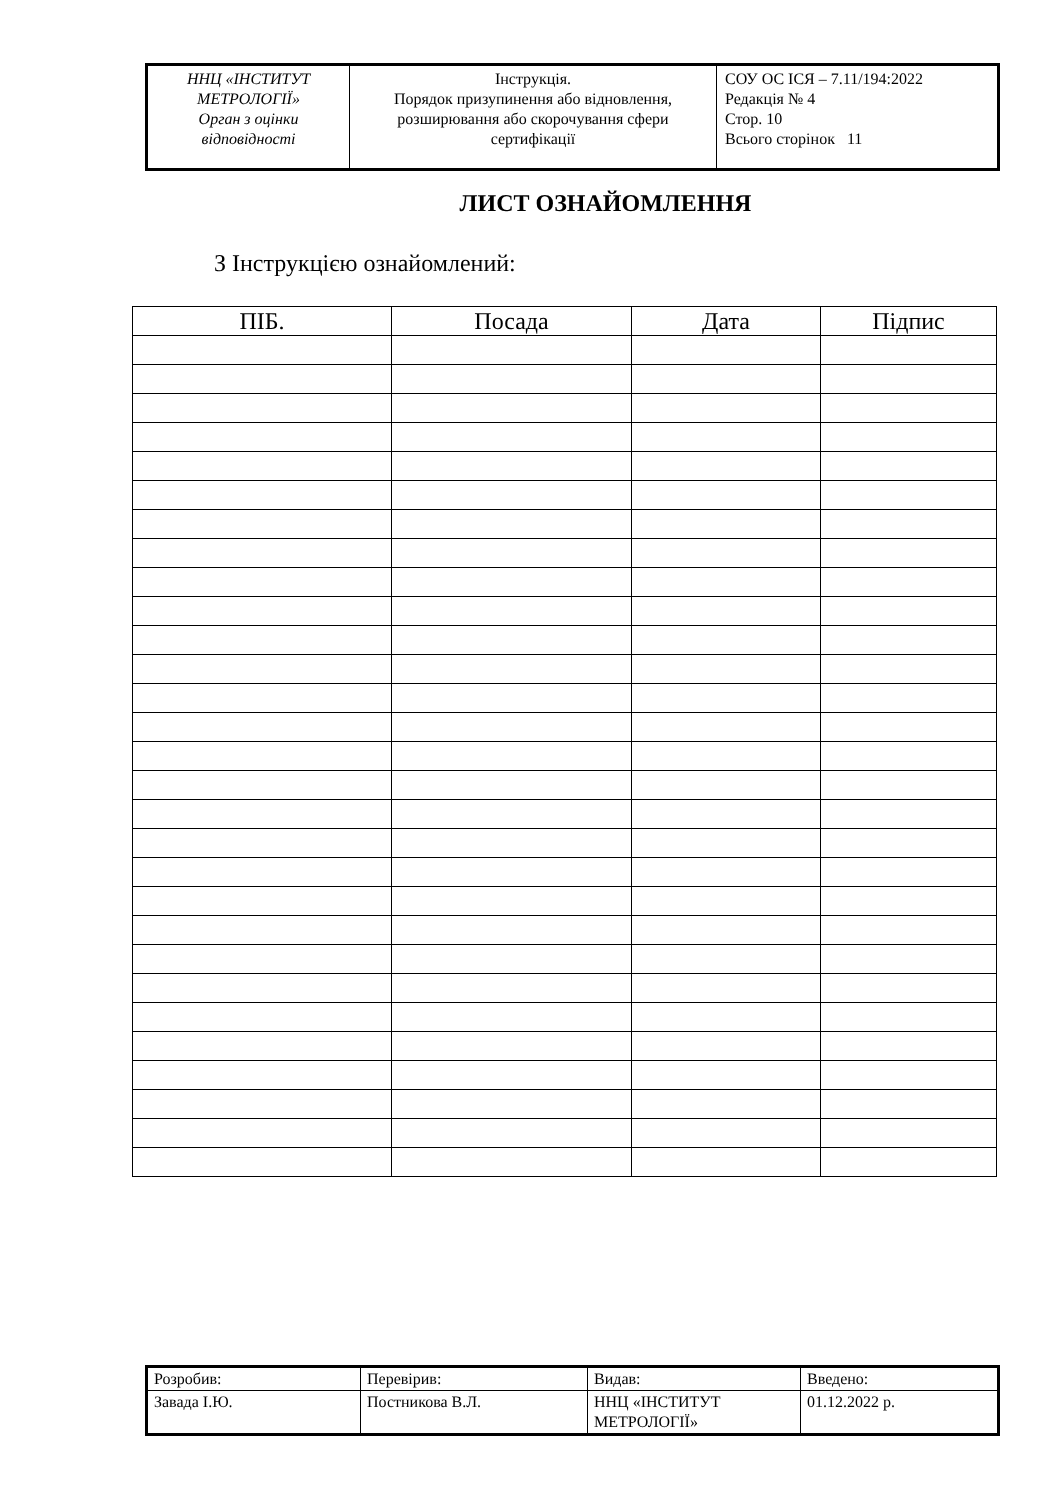| ННЦ «ІНСТИТУТ МЕТРОЛОГІЇ» Орган з оцінки відповідності | Інструкція. Порядок призупинення або відновлення, розширювання або скорочування сфери сертифікації | СОУ ОС ІСЯ – 7.11/194:2022 Редакція № 4 Стор. 10 Всього сторінок 11 |
ЛИСТ ОЗНАЙОМЛЕННЯ
З Інструкцією ознайомлений:
| ПІБ. | Посада | Дата | Підпис |
| --- | --- | --- | --- |
| Розробив: | Перевірив: | Видав: | Введено: |
| Завада І.Ю. | Постникова В.Л. | ННЦ «ІНСТИТУТ МЕТРОЛОГІЇ» | 01.12.2022 р. |